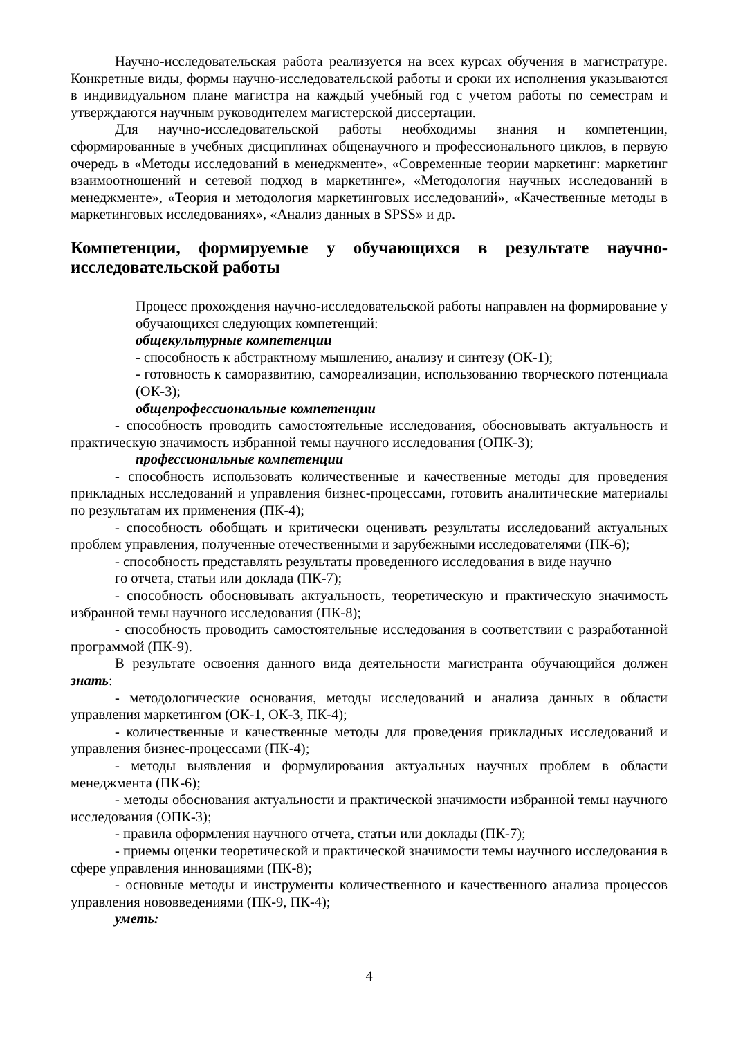Научно-исследовательская работа реализуется на всех курсах обучения в магистратуре. Конкретные виды, формы научно-исследовательской работы и сроки их исполнения указываются в индивидуальном плане магистра на каждый учебный год с учетом работы по семестрам и утверждаются научным руководителем магистерской диссертации.
Для научно-исследовательской работы необходимы знания и компетенции, сформированные в учебных дисциплинах общенаучного и профессионального циклов, в первую очередь в «Методы исследований в менеджменте», «Современные теории маркетинг: маркетинг взаимоотношений и сетевой подход в маркетинге», «Методология научных исследований в менеджменте», «Теория и методология маркетинговых исследований», «Качественные методы в маркетинговых исследованиях», «Анализ данных в SPSS» и др.
Компетенции, формируемые у обучающихся в результате научно-исследовательской работы
Процесс прохождения научно-исследовательской работы направлен на формирование у обучающихся следующих компетенций:
общекультурные компетенции
- способность к абстрактному мышлению, анализу и синтезу (ОК-1);
- готовность к саморазвитию, самореализации, использованию творческого потенциала (ОК-3);
общепрофессиональные компетенции
- способность проводить самостоятельные исследования, обосновывать актуальность и практическую значимость избранной темы научного исследования (ОПК-3);
профессиональные компетенции
- способность использовать количественные и качественные методы для проведения прикладных исследований и управления бизнес-процессами, готовить аналитические материалы по результатам их применения (ПК-4);
- способность обобщать и критически оценивать результаты исследований актуальных проблем управления, полученные отечественными и зарубежными исследователями (ПК-6);
- способность представлять результаты проведенного исследования в виде научно
го отчета, статьи или доклада (ПК-7);
- способность обосновывать актуальность, теоретическую и практическую значимость избранной темы научного исследования (ПК-8);
- способность проводить самостоятельные исследования в соответствии с разработанной программой (ПК-9).
В результате освоения данного вида деятельности магистранта обучающийся должен знать:
- методологические основания, методы исследований и анализа данных в области управления маркетингом (ОК-1, ОК-3, ПК-4);
- количественные и качественные методы для проведения прикладных исследований и управления бизнес-процессами (ПК-4);
- методы выявления и формулирования актуальных научных проблем в области менеджмента (ПК-6);
- методы обоснования актуальности и практической значимости избранной темы научного исследования (ОПК-3);
- правила оформления научного отчета, статьи или доклады (ПК-7);
- приемы оценки теоретической и практической значимости темы научного исследования в сфере управления инновациями (ПК-8);
- основные методы и инструменты количественного и качественного анализа процессов управления нововведениями (ПК-9, ПК-4);
уметь:
4